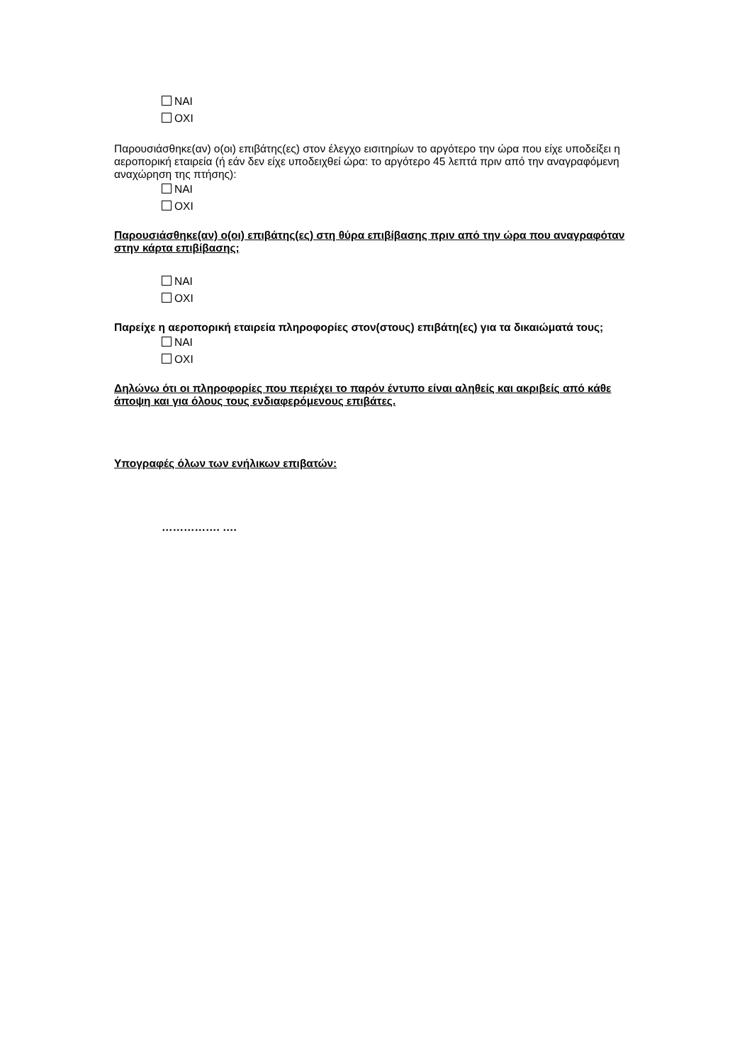ΝΑΙ
ΟΧΙ
Παρουσιάσθηκε(αν) ο(οι) επιβάτης(ες) στον έλεγχο εισιτηρίων το αργότερο την ώρα που είχε υποδείξει η αεροπορική εταιρεία (ή εάν δεν είχε υποδειχθεί ώρα: το αργότερο 45 λεπτά πριν από την αναγραφόμενη αναχώρηση της πτήσης):
ΝΑΙ
ΟΧΙ
Παρουσιάσθηκε(αν) ο(οι) επιβάτης(ες) στη θύρα επιβίβασης πριν από την ώρα που αναγραφόταν στην κάρτα επιβίβασης;
ΝΑΙ
ΟΧΙ
Παρείχε η αεροπορική εταιρεία πληροφορίες στον(στους) επιβάτη(ες) για τα δικαιώματά τους;
ΝΑΙ
ΟΧΙ
Δηλώνω ότι οι πληροφορίες που περιέχει το παρόν έντυπο είναι αληθείς και ακριβείς από κάθε άποψη και για όλους τους ενδιαφερόμενους επιβάτες.
Υπογραφές όλων των ενήλικων επιβατών:
……………. ….